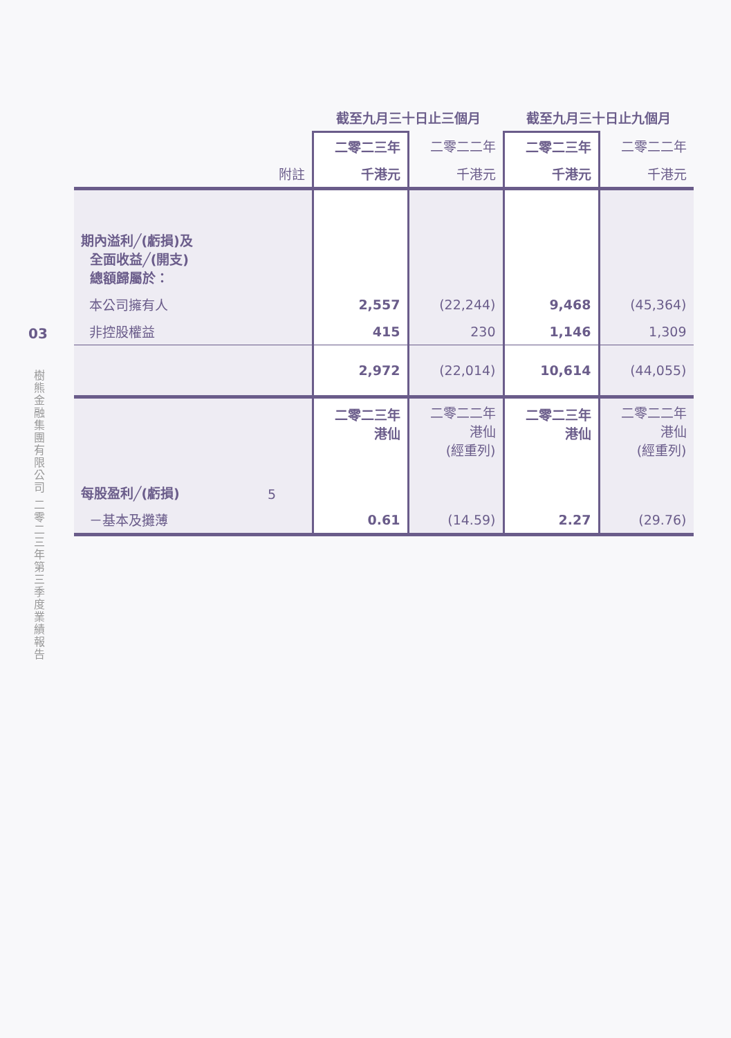03
樹熊金融集團有限公司 二零二三年第三季度業績報告
| | | 截至九月三十日止三個月 | | 截至九月三十日止九個月 | |
| --- | --- | --- | --- | --- | --- |
| | | 二零二三年 | 二零二二年 | 二零二三年 | 二零二二年 |
| | 附註 | 千港元 | 千港元 | 千港元 | 千港元 |
| 期內溢利╱(虧損)及 全面收益╱(開支) 總額歸屬於： | | | | | |
| 本公司擁有人 | | 2,557 | (22,244) | 9,468 | (45,364) |
| 非控股權益 | | 415 | 230 | 1,146 | 1,309 |
| | | 2,972 | (22,014) | 10,614 | (44,055) |
| | | 二零二三年 港仙 | 二零二二年 港仙 (經重列) | 二零二三年 港仙 | 二零二二年 港仙 (經重列) |
| 每股盈利╱(虧損) | 5 | | | | |
| －基本及攤薄 | | 0.61 | (14.59) | 2.27 | (29.76) |